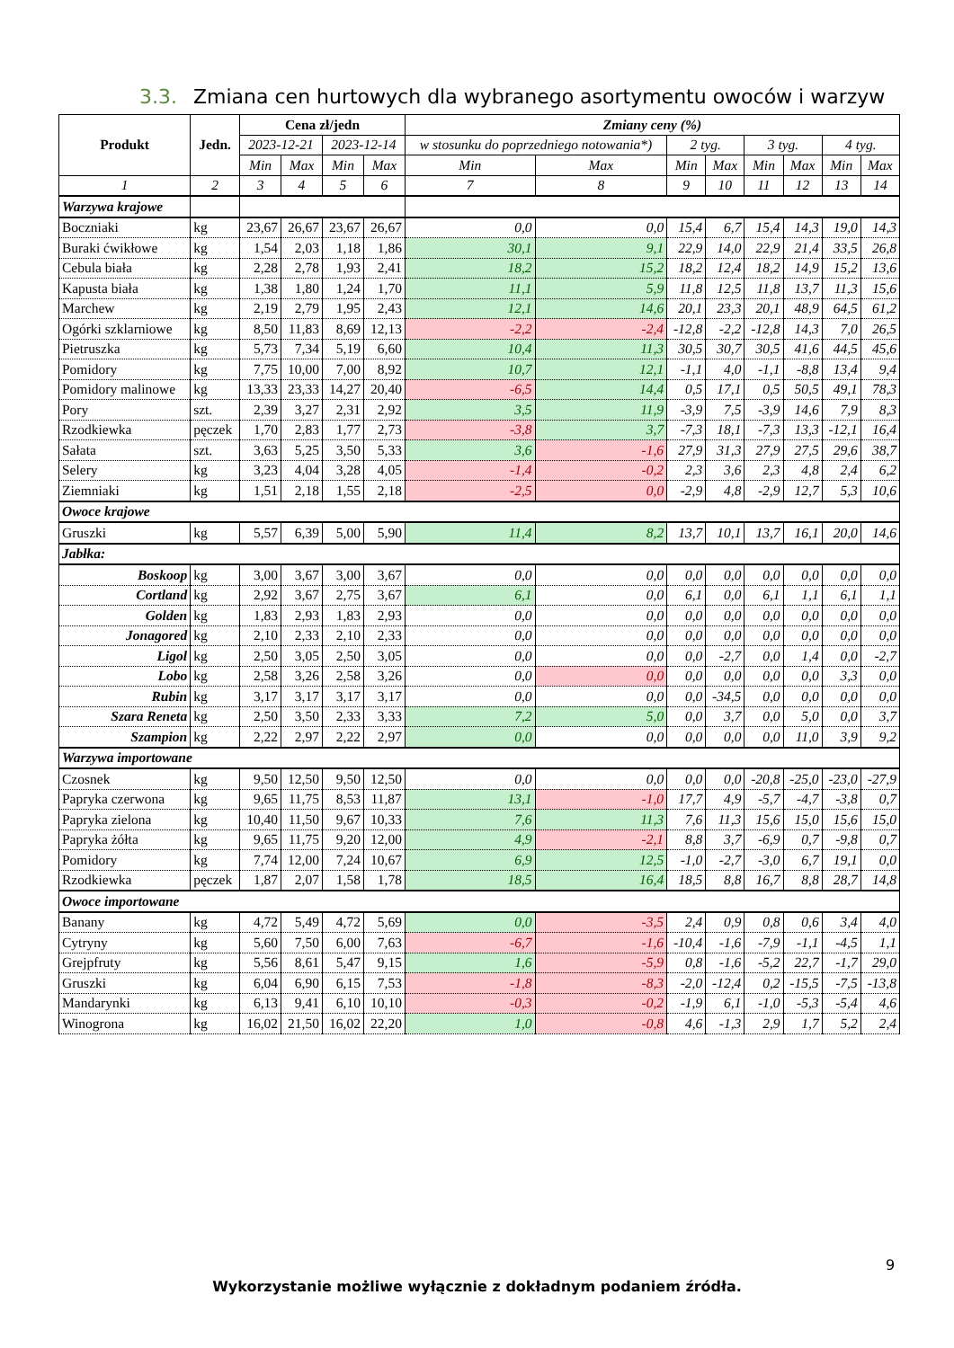3.3. Zmiana cen hurtowych dla wybranego asortymentu owoców i warzyw
| Produkt | Jedn. | Cena zł/jedn | | | | Zmiany ceny (%) | | | | | | | |
| --- | --- | --- | --- | --- | --- | --- | --- | --- | --- | --- | --- | --- | --- |
| | | 2023-12-21 | | 2023-12-14 | | w stosunku do poprzedniego notowania*) | | 2 tyg. | | 3 tyg. | | 4 tyg. | |
| | | Min | Max | Min | Max | Min | Max | Min | Max | Min | Max | Min | Max |
| 1 | 2 | 3 | 4 | 5 | 6 | 7 | 8 | 9 | 10 | 11 | 12 | 13 | 14 |
| Warzywa krajowe | | | | | | | | | | | | | |
| Boczniaki | kg | 23,67 | 26,67 | 23,67 | 26,67 | 0,0 | 0,0 | 15,4 | 6,7 | 15,4 | 14,3 | 19,0 | 14,3 |
| Buraki ćwikłowe | kg | 1,54 | 2,03 | 1,18 | 1,86 | 30,1 | 9,1 | 22,9 | 14,0 | 22,9 | 21,4 | 33,5 | 26,8 |
| Cebula biała | kg | 2,28 | 2,78 | 1,93 | 2,41 | 18,2 | 15,2 | 18,2 | 12,4 | 18,2 | 14,9 | 15,2 | 13,6 |
| Kapusta biała | kg | 1,38 | 1,80 | 1,24 | 1,70 | 11,1 | 5,9 | 11,8 | 12,5 | 11,8 | 13,7 | 11,3 | 15,6 |
| Marchew | kg | 2,19 | 2,79 | 1,95 | 2,43 | 12,1 | 14,6 | 20,1 | 23,3 | 20,1 | 48,9 | 64,5 | 61,2 |
| Ogórki szklarniowe | kg | 8,50 | 11,83 | 8,69 | 12,13 | -2,2 | -2,4 | -12,8 | -2,2 | -12,8 | 14,3 | 7,0 | 26,5 |
| Pietruszka | kg | 5,73 | 7,34 | 5,19 | 6,60 | 10,4 | 11,3 | 30,5 | 30,7 | 30,5 | 41,6 | 44,5 | 45,6 |
| Pomidory | kg | 7,75 | 10,00 | 7,00 | 8,92 | 10,7 | 12,1 | -1,1 | 4,0 | -1,1 | -8,8 | 13,4 | 9,4 |
| Pomidory malinowe | kg | 13,33 | 23,33 | 14,27 | 20,40 | -6,5 | 14,4 | 0,5 | 17,1 | 0,5 | 50,5 | 49,1 | 78,3 |
| Pory | szt. | 2,39 | 3,27 | 2,31 | 2,92 | 3,5 | 11,9 | -3,9 | 7,5 | -3,9 | 14,6 | 7,9 | 8,3 |
| Rzodkiewka | pęczek | 1,70 | 2,83 | 1,77 | 2,73 | -3,8 | 3,7 | -7,3 | 18,1 | -7,3 | 13,3 | -12,1 | 16,4 |
| Sałata | szt. | 3,63 | 5,25 | 3,50 | 5,33 | 3,6 | -1,6 | 27,9 | 31,3 | 27,9 | 27,5 | 29,6 | 38,7 |
| Selery | kg | 3,23 | 4,04 | 3,28 | 4,05 | -1,4 | -0,2 | 2,3 | 3,6 | 2,3 | 4,8 | 2,4 | 6,2 |
| Ziemniaki | kg | 1,51 | 2,18 | 1,55 | 2,18 | -2,5 | 0,0 | -2,9 | 4,8 | -2,9 | 12,7 | 5,3 | 10,6 |
| Owoce krajowe | | | | | | | | | | | | | |
| Gruszki | kg | 5,57 | 6,39 | 5,00 | 5,90 | 11,4 | 8,2 | 13,7 | 10,1 | 13,7 | 16,1 | 20,0 | 14,6 |
| Jabłka: | | | | | | | | | | | | | |
| Boskoop | kg | 3,00 | 3,67 | 3,00 | 3,67 | 0,0 | 0,0 | 0,0 | 0,0 | 0,0 | 0,0 | 0,0 | 0,0 |
| Cortland | kg | 2,92 | 3,67 | 2,75 | 3,67 | 6,1 | 0,0 | 6,1 | 0,0 | 6,1 | 1,1 | 6,1 | 1,1 |
| Golden | kg | 1,83 | 2,93 | 1,83 | 2,93 | 0,0 | 0,0 | 0,0 | 0,0 | 0,0 | 0,0 | 0,0 | 0,0 |
| Jonagored | kg | 2,10 | 2,33 | 2,10 | 2,33 | 0,0 | 0,0 | 0,0 | 0,0 | 0,0 | 0,0 | 0,0 | 0,0 |
| Ligol | kg | 2,50 | 3,05 | 2,50 | 3,05 | 0,0 | 0,0 | 0,0 | -2,7 | 0,0 | 1,4 | 0,0 | -2,7 |
| Lobo | kg | 2,58 | 3,26 | 2,58 | 3,26 | 0,0 | 0,0 | 0,0 | 0,0 | 0,0 | 0,0 | 3,3 | 0,0 |
| Rubin | kg | 3,17 | 3,17 | 3,17 | 3,17 | 0,0 | 0,0 | 0,0 | -34,5 | 0,0 | 0,0 | 0,0 | 0,0 |
| Szara Reneta | kg | 2,50 | 3,50 | 2,33 | 3,33 | 7,2 | 5,0 | 0,0 | 3,7 | 0,0 | 5,0 | 0,0 | 3,7 |
| Szampion | kg | 2,22 | 2,97 | 2,22 | 2,97 | 0,0 | 0,0 | 0,0 | 0,0 | 0,0 | 11,0 | 3,9 | 9,2 |
| Warzywa importowane | | | | | | | | | | | | | |
| Czosnek | kg | 9,50 | 12,50 | 9,50 | 12,50 | 0,0 | 0,0 | 0,0 | 0,0 | -20,8 | -25,0 | -23,0 | -27,9 |
| Papryka czerwona | kg | 9,65 | 11,75 | 8,53 | 11,87 | 13,1 | -1,0 | 17,7 | 4,9 | -5,7 | -4,7 | -3,8 | 0,7 |
| Papryka zielona | kg | 10,40 | 11,50 | 9,67 | 10,33 | 7,6 | 11,3 | 7,6 | 11,3 | 15,6 | 15,0 | 15,6 | 15,0 |
| Papryka żółta | kg | 9,65 | 11,75 | 9,20 | 12,00 | 4,9 | -2,1 | 8,8 | 3,7 | -6,9 | 0,7 | -9,8 | 0,7 |
| Pomidory | kg | 7,74 | 12,00 | 7,24 | 10,67 | 6,9 | 12,5 | -1,0 | -2,7 | -3,0 | 6,7 | 19,1 | 0,0 |
| Rzodkiewka | pęczek | 1,87 | 2,07 | 1,58 | 1,78 | 18,5 | 16,4 | 18,5 | 8,8 | 16,7 | 8,8 | 28,7 | 14,8 |
| Owoce importowane | | | | | | | | | | | | | |
| Banany | kg | 4,72 | 5,49 | 4,72 | 5,69 | 0,0 | -3,5 | 2,4 | 0,9 | 0,8 | 0,6 | 3,4 | 4,0 |
| Cytryny | kg | 5,60 | 7,50 | 6,00 | 7,63 | -6,7 | -1,6 | -10,4 | -1,6 | -7,9 | -1,1 | -4,5 | 1,1 |
| Grejpfruty | kg | 5,56 | 8,61 | 5,47 | 9,15 | 1,6 | -5,9 | 0,8 | -1,6 | -5,2 | 22,7 | -1,7 | 29,0 |
| Gruszki | kg | 6,04 | 6,90 | 6,15 | 7,53 | -1,8 | -8,3 | -2,0 | -12,4 | 0,2 | -15,5 | -7,5 | -13,8 |
| Mandarynki | kg | 6,13 | 9,41 | 6,10 | 10,10 | -0,3 | -0,2 | -1,9 | 6,1 | -1,0 | -5,3 | -5,4 | 4,6 |
| Winogrona | kg | 16,02 | 21,50 | 16,02 | 22,20 | 1,0 | -0,8 | 4,6 | -1,3 | 2,9 | 1,7 | 5,2 | 2,4 |
9
Wykorzystanie możliwe wyłącznie z dokładnym podaniem źródła.